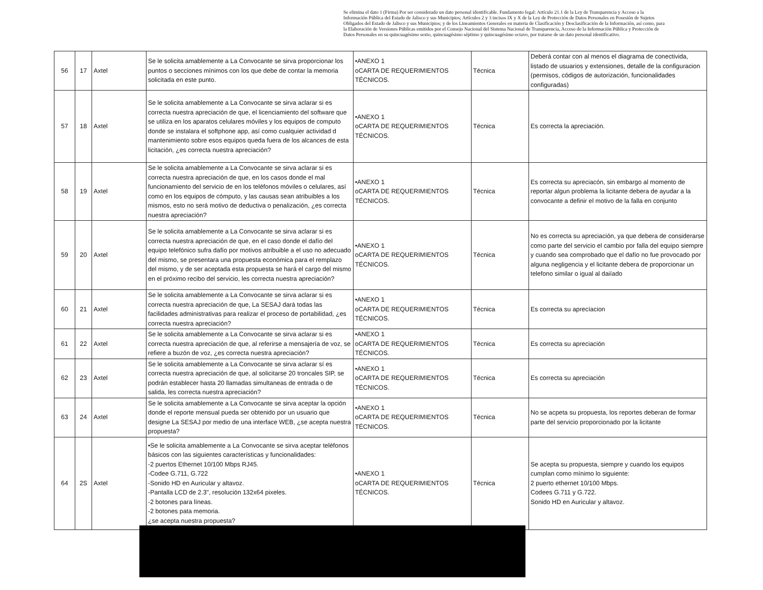Se elimina el dato 1 (Firma) Por ser considerado un dato personal identificable. Fundamento legal: Artículo 21.1 de la Ley de Transparencia y Acceso a la Información Pública del Estado de Jalisco y sus Municipios; Artículos 2 y 3 incisos IX y X de la Ley de Protección de Datos Personales en Posesión de Sujetos Obligados del Estado de Jalisco y sus Municipios; y de los Lineamientos Generales en materia de Clasificación y Desclasificación de la Información, así como, para la Elaboración de Versiones Públicas emitidos por el Consejo Nacional del Sistema Nacional de Transparencia, Acceso de la Información Pública y Protección de Datos Personales en su quincuagésimo sexto, quincuagésimo séptimo y quincuagésimo octavo, por tratarse de un dato personal identificativo.
| 56 | 17 | Axtel | Se le solicita amablemente a La Convocante se sirva proporcionar los puntos o secciones mínimos con los que debe de contar la memoria solicitada en este punto. | •ANEXO 1 oCARTA DE REQUERIMIENTOS TÉCNICOS. | Técnica | Deberá contar con al menos el diagrama de conectivida, listado de usuarios y extensiones, detalle de la configuracion (permisos, códigos de autorización, funcionalidades configuradas) |
| 57 | 18 | Axtel | Se le solicita amablemente a La Convocante se sirva aclarar si es correcta nuestra apreciación de que, el licenciamiento del software que se utiliza en los aparatos celulares móviles y los equipos de computo donde se instalara el softphone app, así como cualquier actividad d mantenimiento sobre esos equipos queda fuera de los alcances de esta licitación, ¿es correcta nuestra apreciación? | •ANEXO 1 oCARTA DE REQUERIMIENTOS TÉCNICOS. | Técnica | Es correcta la apreciación. |
| 58 | 19 | Axtel | Se le solicita amablemente a La Convocante se sirva aclarar si es correcta nuestra apreciación de que, en los casos donde el mal funcionamiento del servicio de en los teléfonos móviles o celulares, así como en los equipos de cómputo, y las causas sean atribuibles a los mismos, esto no será motivo de deductiva o penalización, ¿es correcta nuestra apreciación? | •ANEXO 1 oCARTA DE REQUERIMIENTOS TÉCNICOS. | Técnica | Es correcta su apreciacón, sin embargo al momento de reportar algun problema la licitante debera de ayudar a la convocante a definir el motivo de la falla en conjunto |
| 59 | 20 | Axtel | Se le solicita amablemente a La Convocante se sirva aclarar si es correcta nuestra apreciación de que, en el caso donde el dafío del equipo telefónico sufra dafío por motivos atribuible a el uso no adecuado del mismo, se presentara una propuesta económica para el remplazo del mismo, y de ser aceptada esta propuesta se hará el cargo del mismo en el próximo recibo del servicio, les correcta nuestra apreciación? | •ANEXO 1 oCARTA DE REQUERIMIENTOS TÉCNICOS. | Técnica | No es correcta su apreciación, ya que debera de considerarse como parte del servicio el cambio por falla del equipo siempre y cuando sea comprobado que el dafío no fue provocado por alguna negligencia y el licitante debera de proporcionar un telefono similar o igual al daiíado |
| 60 | 21 | Axtel | Se le solicita amablemente a La Convocante se sirva aclarar si es correcta nuestra apreciación de que, La SESAJ dará todas las facilidades administrativas para realizar el proceso de portabilidad, ¿es correcta nuestra apreciación? | •ANEXO 1 oCARTA DE REQUERIMIENTOS TÉCNICOS. | Técnica | Es correcta su aprecíacion |
| 61 | 22 | Axtel | Se le solicita amablemente a La Convocante se sirva aclarar si es correcta nuestra apreciación de que, al referirse a mensajería de voz, se refiere a buzón de voz, ¿es correcta nuestra apreciación? | •ANEXO 1 oCARTA DE REQUERIMIENTOS TÉCNICOS. | Técnica | Es correcta su apreciación |
| 62 | 23 | Axtel | Se le solicita amablemente a La Convocante se sirva aclarar sí es correcta nuestra apreciación de que, al solicitarse 20 troncales SIP, se podrán establecer hasta 20 llamadas simultaneas de entrada o de salida, les correcta nuestra apreciación? | •ANEXO 1 oCARTA DE REQUERIMIENTOS TÉCNICOS. | Técnica | Es correcta su apreciación |
| 63 | 24 | Axtel | Se le solicita amablemente a La Convocante se sirva aceptar la opción donde el reporte mensual pueda ser obtenido por un usuario que designe La SESAJ por medio de una interface WEB, ¿se acepta nuestra propuesta? | •ANEXO 1 oCARTA DE REQUERIMIENTOS TÉCNICOS. | Técnica | No se acpeta su propuesta, los reportes deberan de formar parte del servicio proporcionado por la licitante |
| 64 | 2S | Axtel | •Se le solicita amablemente a La Convocante se sirva aceptar teléfonos básicos con las siguientes características y funcionalidades: -2 puertos Ethernet 10/100 Mbps RJ45. -Codee G.711, G.722 -Sonido HD en Auricular y altavoz. -Pantalla LCD de 2.3", resolución 132x64 pixeles. -2 botones para líneas. -2 botones pata memoria. ¿se acepta nuestra propuesta? | •ANEXO 1 oCARTA DE REQUERIMIENTOS TÉCNICOS. | Técnica | Se acepta su propuesta, siempre y cuando los equipos cumplan como mínimo lo siguiente: 2 puerto ethernet 10/100 Mbps. Codees G.711 y G.722. Sonido HD en Auricular y altavoz. |